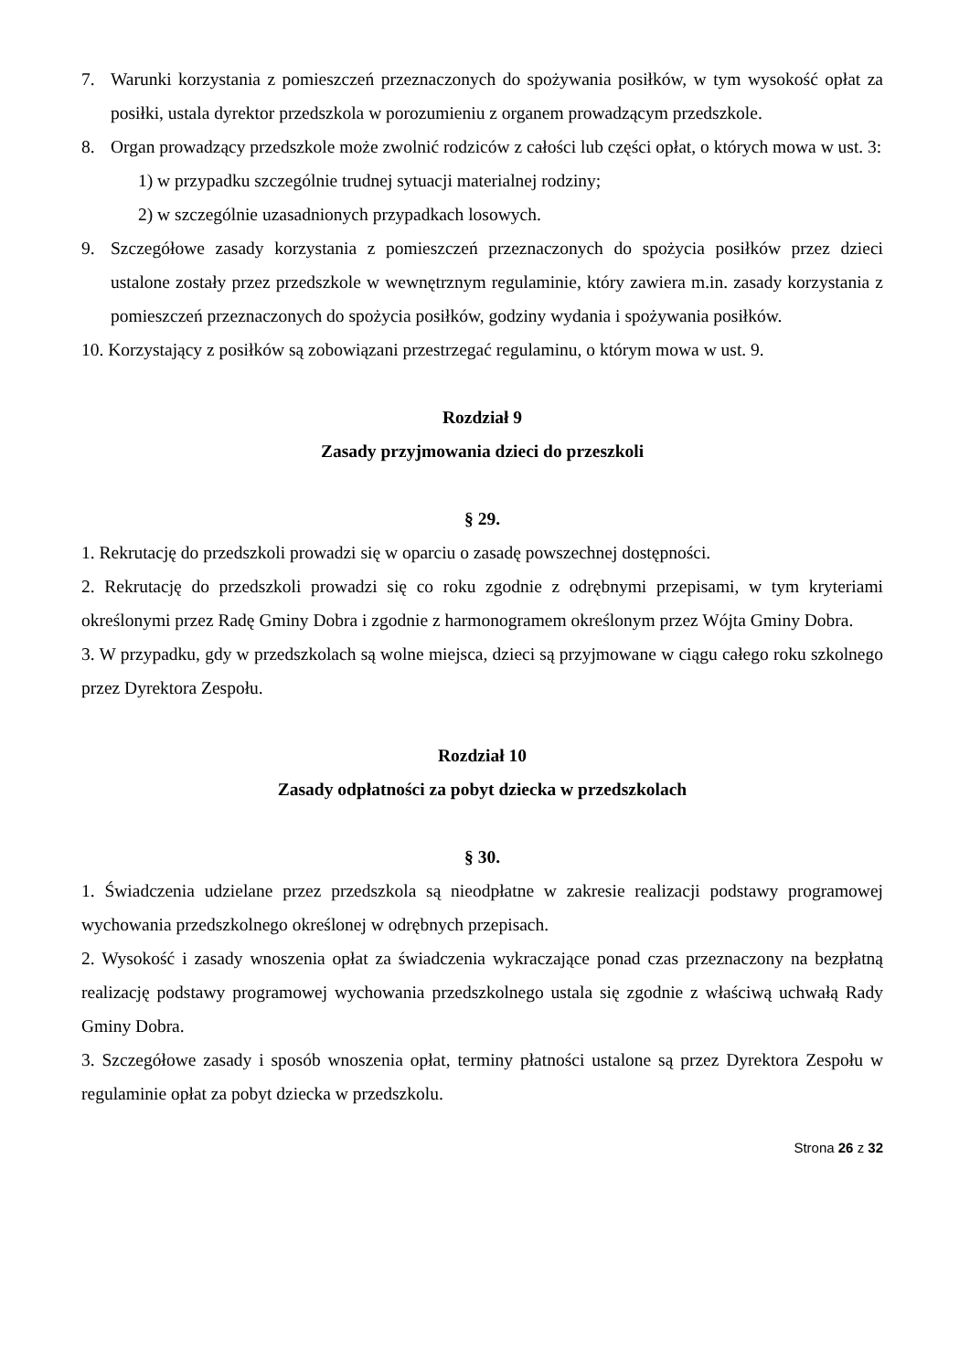7. Warunki korzystania z pomieszczeń przeznaczonych do spożywania posiłków, w tym wysokość opłat za posiłki, ustala dyrektor przedszkola w porozumieniu z organem prowadzącym przedszkole.
8. Organ prowadzący przedszkole może zwolnić rodziców z całości lub części opłat, o których mowa w ust. 3:
1) w przypadku szczególnie trudnej sytuacji materialnej rodziny;
2) w szczególnie uzasadnionych przypadkach losowych.
9. Szczegółowe zasady korzystania z pomieszczeń przeznaczonych do spożycia posiłków przez dzieci ustalone zostały przez przedszkole w wewnętrznym regulaminie, który zawiera m.in. zasady korzystania z pomieszczeń przeznaczonych do spożycia posiłków, godziny wydania i spożywania posiłków.
10. Korzystający z posiłków są zobowiązani przestrzegać regulaminu, o którym mowa w ust. 9.
Rozdział 9
Zasady przyjmowania dzieci do przeszkoli
§ 29.
1. Rekrutację do przedszkoli prowadzi się w oparciu o zasadę powszechnej dostępności.
2. Rekrutację do przedszkoli prowadzi się co roku zgodnie z odrębnymi przepisami, w tym kryteriami określonymi przez Radę Gminy Dobra i zgodnie z harmonogramem określonym przez Wójta Gminy Dobra.
3. W przypadku, gdy w przedszkolach są wolne miejsca, dzieci są przyjmowane w ciągu całego roku szkolnego przez Dyrektora Zespołu.
Rozdział 10
Zasady odpłatności za pobyt dziecka w przedszkolach
§ 30.
1. Świadczenia udzielane przez przedszkola są nieodpłatne w zakresie realizacji podstawy programowej wychowania przedszkolnego określonej w odrębnych przepisach.
2. Wysokość i zasady wnoszenia opłat za świadczenia wykraczające ponad czas przeznaczony na bezpłatną realizację podstawy programowej wychowania przedszkolnego ustala się zgodnie z właściwą uchwałą Rady Gminy Dobra.
3. Szczegółowe zasady i sposób wnoszenia opłat, terminy płatności ustalone są przez Dyrektora Zespołu w regulaminie opłat za pobyt dziecka w przedszkolu.
Strona 26 z 32